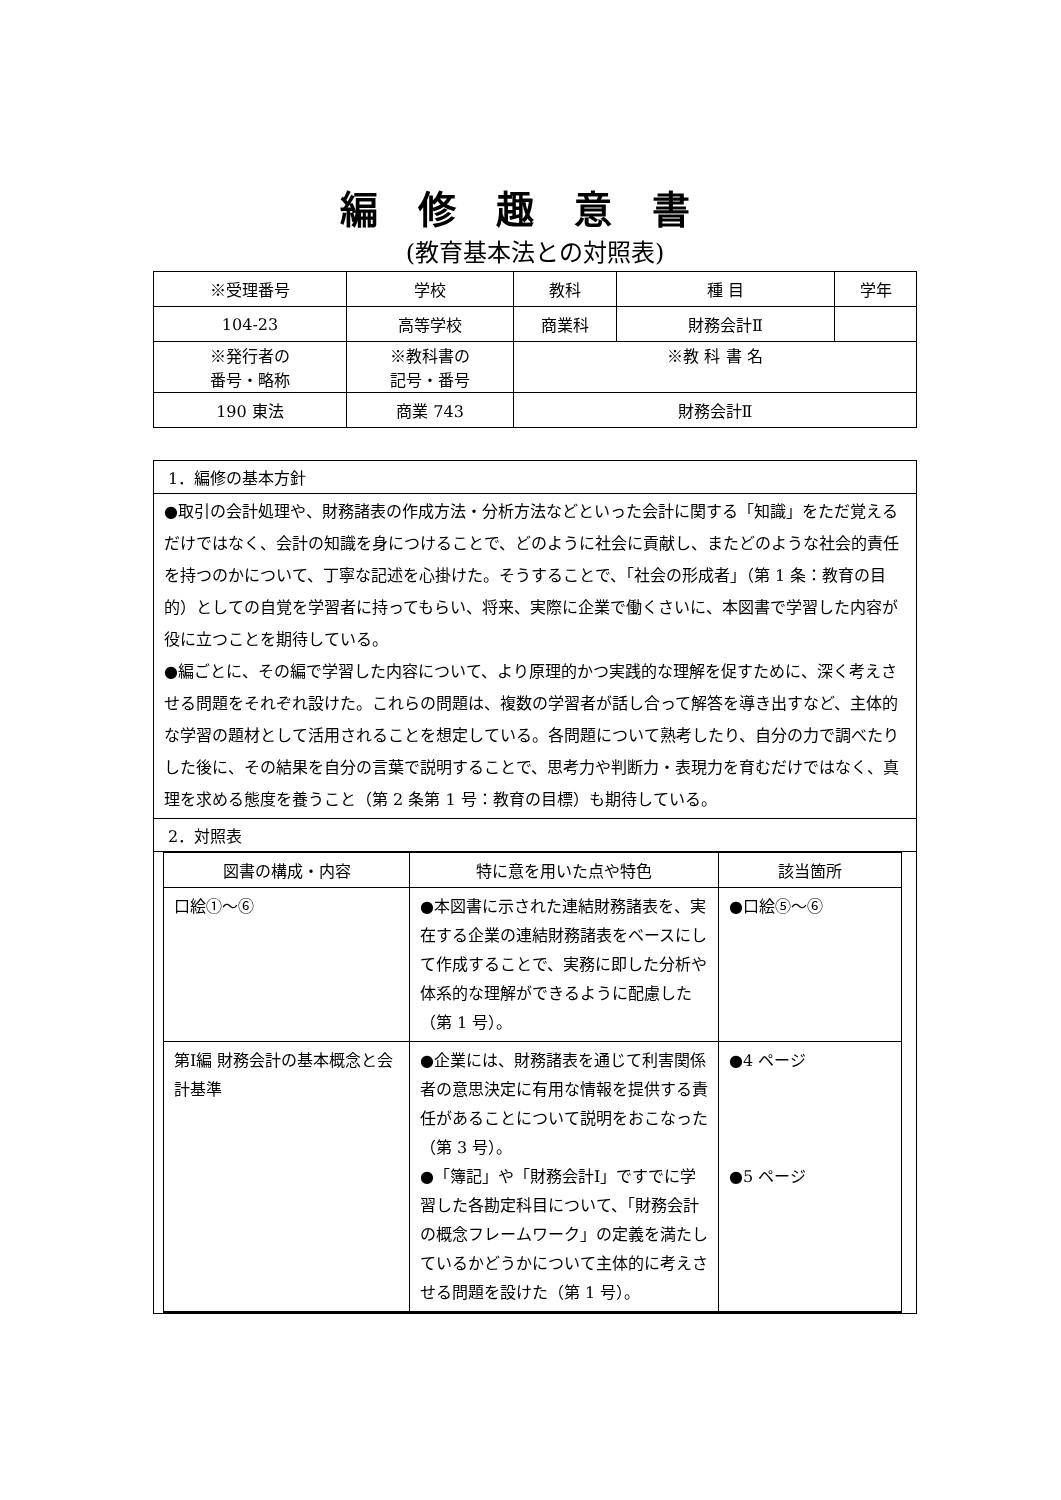編修趣意書
(教育基本法との対照表)
| ※受理番号 | 学校 | 教科 | 種 目 | 学年 |
| 104-23 | 高等学校 | 商業科 | 財務会計Ⅱ | |
| ※発行者の 番号・略称 | ※教科書の 記号・番号 | ※教 科 書 名 | | |
| 190 東法 | 商業 743 | 財務会計Ⅱ | | |
1．編修の基本方針
●取引の会計処理や、財務諸表の作成方法・分析方法などといった会計に関する「知識」をただ覚えるだけではなく、会計の知識を身につけることで、どのように社会に貢献し、またどのような社会的責任を持つのかについて、丁寧な記述を心掛けた。そうすることで、「社会の形成者」（第 1 条：教育の目的）としての自覚を学習者に持ってもらい、将来、実際に企業で働くさいに、本図書で学習した内容が役に立つことを期待している。
●編ごとに、その編で学習した内容について、より原理的かつ実践的な理解を促すために、深く考えさせる問題をそれぞれ設けた。これらの問題は、複数の学習者が話し合って解答を導き出すなど、主体的な学習の題材として活用されることを想定している。各問題について熟考したり、自分の力で調べたりした後に、その結果を自分の言葉で説明することで、思考力や判断力・表現力を育むだけではなく、真理を求める態度を養うこと（第 2 条第 1 号：教育の目標）も期待している。
2．対照表
| 図書の構成・内容 | 特に意を用いた点や特色 | 該当箇所 |
| --- | --- | --- |
| 口絵①～⑥ | ●本図書に示された連結財務諸表を、実在する企業の連結財務諸表をベースにして作成することで、実務に即した分析や体系的な理解ができるように配慮した（第 1 号）。 | ●口絵⑤～⑥ |
| 第Ⅰ編 財務会計の基本概念と会計基準 | ●企業には、財務諸表を通じて利害関係者の意思決定に有用な情報を提供する責任があることについて説明をおこなった（第 3 号）。 ●「簿記」や「財務会計Ⅰ」ですでに学習した各勘定科目について、「財務会計の概念フレームワーク」の定義を満たしているかどうかについて主体的に考えさせる問題を設けた（第 1 号）。 | ●4 ページ ●5 ページ |